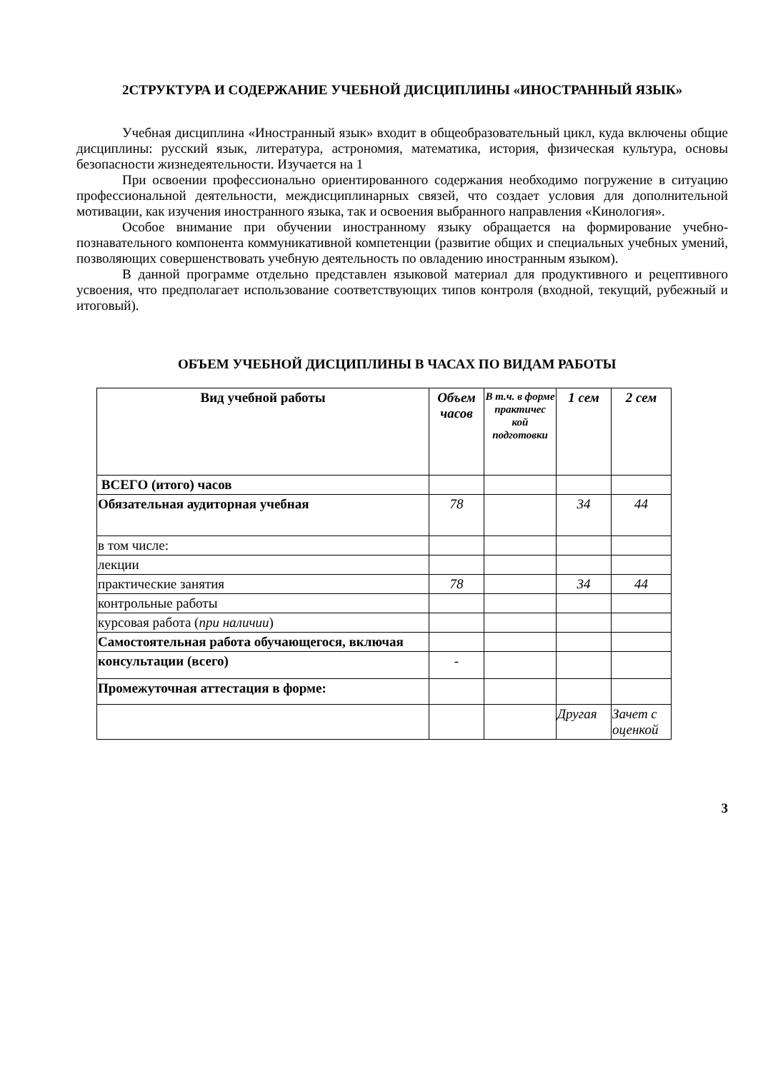2СТРУКТУРА И СОДЕРЖАНИЕ УЧЕБНОЙ ДИСЦИПЛИНЫ «ИНОСТРАННЫЙ ЯЗЫК»
Учебная дисциплина «Иностранный язык» входит в общеобразовательный цикл, куда включены общие дисциплины: русский язык, литература, астрономия, математика, история, физическая культура, основы безопасности жизнедеятельности. Изучается на 1
При освоении профессионально ориентированного содержания необходимо погружение в ситуацию профессиональной деятельности, междисциплинарных связей, что создает условия для дополнительной мотивации, как изучения иностранного языка, так и освоения выбранного направления «Кинология».
Особое внимание при обучении иностранному языку обращается на формирование учебно-познавательного компонента коммуникативной компетенции (развитие общих и специальных учебных умений, позволяющих совершенствовать учебную деятельность по овладению иностранным языком).
В данной программе отдельно представлен языковой материал для продуктивного и рецептивного усвоения, что предполагает использование соответствующих типов контроля (входной, текущий, рубежный и итоговый).
ОБЪЕМ УЧЕБНОЙ ДИСЦИПЛИНЫ В ЧАСАХ ПО ВИДАМ РАБОТЫ
| Вид учебной работы | Объем часов | В т.ч. в форме практичес кой подготовки | 1 сем | 2 сем |
| --- | --- | --- | --- | --- |
| ВСЕГО (итого) часов | | | | |
| Обязательная аудиторная учебная | 78 | | 34 | 44 |
| в том числе: | | | | |
| лекции | | | | |
| практические занятия | 78 | | 34 | 44 |
| контрольные работы | | | | |
| курсовая работа ( при наличии ) | | | | |
| Самостоятельная работа обучающегося, включая | | | | |
| консультации (всего) | - | | | |
| Промежуточная аттестация в форме: | | | | |
| | | | Другая | Зачет с оценкой |
3